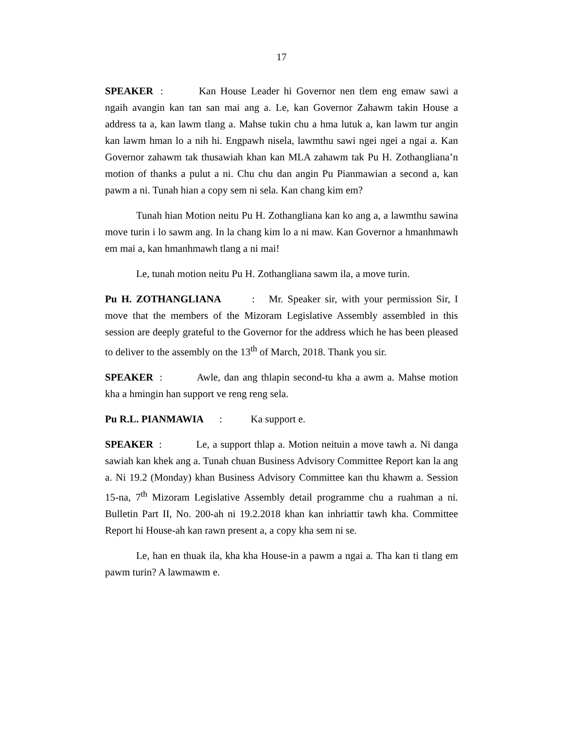17
SPEAKER : Kan House Leader hi Governor nen tlem eng emaw sawi a ngaih avangin kan tan san mai ang a. Le, kan Governor Zahawm takin House a address ta a, kan lawm tlang a. Mahse tukin chu a hma lutuk a, kan lawm tur angin kan lawm hman lo a nih hi. Engpawh nisela, lawmthu sawi ngei ngei a ngai a. Kan Governor zahawm tak thusawiah khan kan MLA zahawm tak Pu H. Zothangliana’n motion of thanks a pulut a ni. Chu chu dan angin Pu Pianmawian a second a, kan pawm a ni. Tunah hian a copy sem ni sela. Kan chang kim em?
Tunah hian Motion neitu Pu H. Zothangliana kan ko ang a, a lawmthu sawina move turin i lo sawm ang. In la chang kim lo a ni maw. Kan Governor a hmanhmawh em mai a, kan hmanhmawh tlang a ni mai!
Le, tunah motion neitu Pu H. Zothangliana sawm ila, a move turin.
Pu H. ZOTHANGLIANA : Mr. Speaker sir, with your permission Sir, I move that the members of the Mizoram Legislative Assembly assembled in this session are deeply grateful to the Governor for the address which he has been pleased to deliver to the assembly on the 13<sup>th</sup> of March, 2018. Thank you sir.
SPEAKER : Awle, dan ang thlapin second-tu kha a awm a. Mahse motion kha a hmingin han support ve reng reng sela.
Pu R.L. PIANMAWIA : Ka support e.
SPEAKER : Le, a support thlap a. Motion neituin a move tawh a. Ni danga sawiah kan khek ang a. Tunah chuan Business Advisory Committee Report kan la ang a. Ni 19.2 (Monday) khan Business Advisory Committee kan thu khawm a. Session 15-na, 7<sup>th</sup> Mizoram Legislative Assembly detail programme chu a ruahman a ni. Bulletin Part II, No. 200-ah ni 19.2.2018 khan kan inhriattir tawh kha. Committee Report hi House-ah kan rawn present a, a copy kha sem ni se.
Le, han en thuak ila, kha kha House-in a pawm a ngai a. Tha kan ti tlang em pawm turin? A lawmawm e.